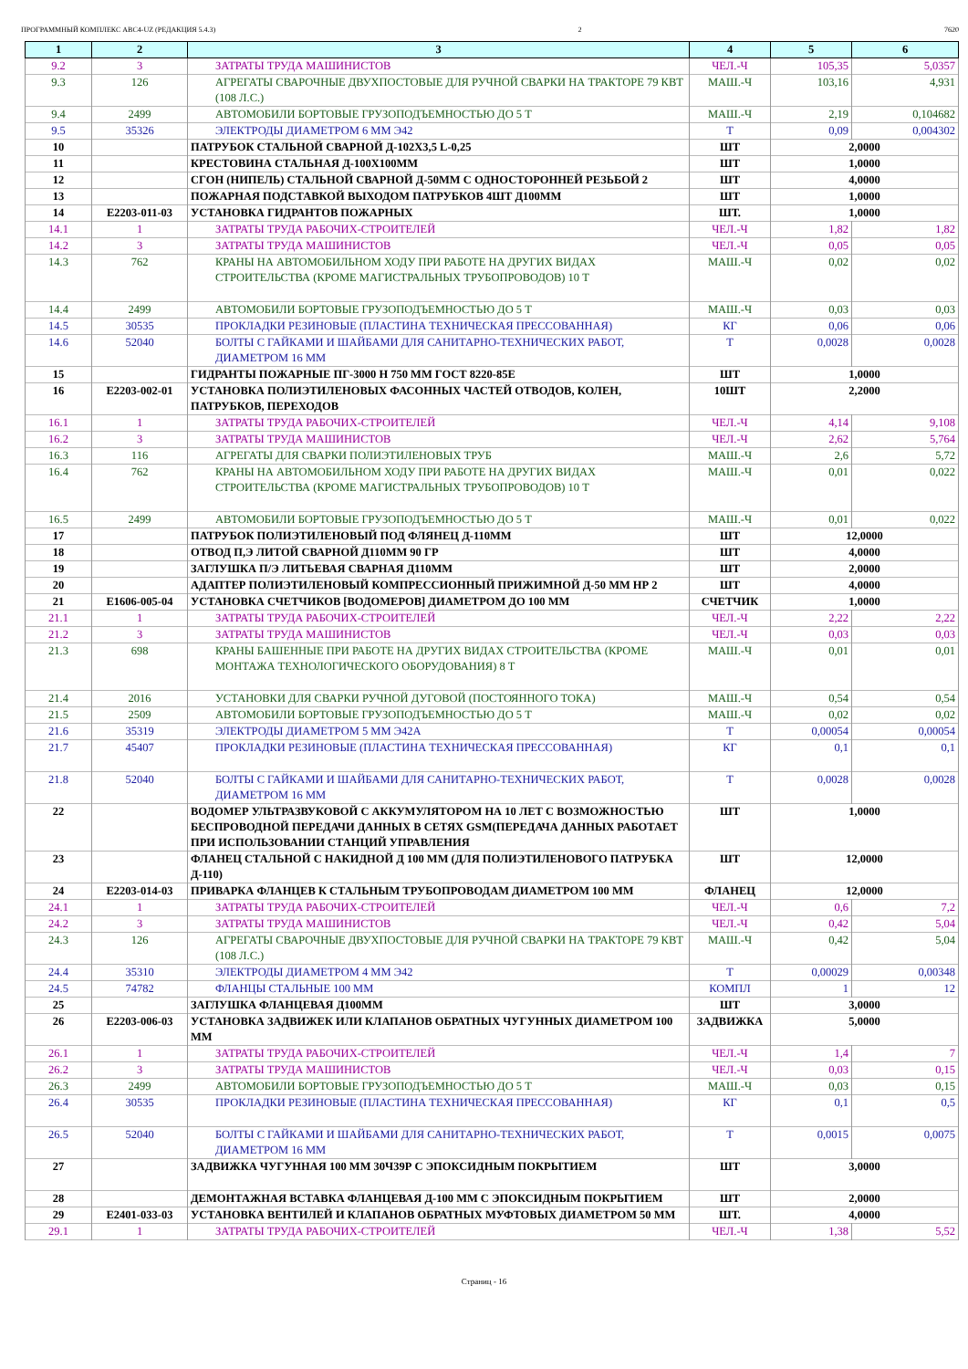ПРОГРАММНЫЙ КОМПЛЕКС ABC4-UZ (РЕДАКЦИЯ 5.4.3) 2 7620
| 1 | 2 | 3 | 4 | 5 | 6 |
| --- | --- | --- | --- | --- | --- |
| 9.2 | 3 | ЗАТРАТЫ ТРУДА МАШИНИСТОВ | ЧЕЛ.-Ч | 105,35 | 5,0357 |
| 9.3 | 126 | АГРЕГАТЫ СВАРОЧНЫЕ ДВУХПОСТОВЫЕ ДЛЯ РУЧНОЙ СВАРКИ НА ТРАКТОРЕ 79 КВТ (108 Л.С.) | МАШ.-Ч | 103,16 | 4,931 |
| 9.4 | 2499 | АВТОМОБИЛИ БОРТОВЫЕ ГРУЗОПОДЪЕМНОСТЬЮ ДО 5 Т | МАШ.-Ч | 2,19 | 0,104682 |
| 9.5 | 35326 | ЭЛЕКТРОДЫ ДИАМЕТРОМ 6 ММ Э42 | Т | 0,09 | 0,004302 |
| 10 | | ПАТРУБОК СТАЛЬНОЙ СВАРНОЙ Д-102Х3,5 L-0,25 | ШТ | 2,0000 | |
| 11 | | КРЕСТОВИНА СТАЛЬНАЯ Д-100Х100ММ | ШТ | 1,0000 | |
| 12 | | СГОН (НИПЕЛЬ) СТАЛЬНОЙ СВАРНОЙ Д-50ММ С ОДНОСТОРОННЕЙ РЕЗЬБОЙ 2 | ШТ | 4,0000 | |
| 13 | | ПОЖАРНАЯ ПОДСТАВКОЙ ВЫХОДОМ ПАТРУБКОВ 4ШТ Д100ММ | ШТ | 1,0000 | |
| 14 | E2203-011-03 | УСТАНОВКА ГИДРАНТОВ ПОЖАРНЫХ | ШТ. | 1,0000 | |
| 14.1 | 1 | ЗАТРАТЫ ТРУДА РАБОЧИХ-СТРОИТЕЛЕЙ | ЧЕЛ.-Ч | 1,82 | 1,82 |
| 14.2 | 3 | ЗАТРАТЫ ТРУДА МАШИНИСТОВ | ЧЕЛ.-Ч | 0,05 | 0,05 |
| 14.3 | 762 | КРАНЫ НА АВТОМОБИЛЬНОМ ХОДУ ПРИ РАБОТЕ НА ДРУГИХ ВИДАХ СТРОИТЕЛЬСТВА (КРОМЕ МАГИСТРАЛЬНЫХ ТРУБОПРОВОДОВ) 10 Т | МАШ.-Ч | 0,02 | 0,02 |
| 14.4 | 2499 | АВТОМОБИЛИ БОРТОВЫЕ ГРУЗОПОДЪЕМНОСТЬЮ ДО 5 Т | МАШ.-Ч | 0,03 | 0,03 |
| 14.5 | 30535 | ПРОКЛАДКИ РЕЗИНОВЫЕ (ПЛАСТИНА ТЕХНИЧЕСКАЯ ПРЕССОВАННАЯ) | КГ | 0,06 | 0,06 |
| 14.6 | 52040 | БОЛТЫ С ГАЙКАМИ И ШАЙБАМИ ДЛЯ САНИТАРНО-ТЕХНИЧЕСКИХ РАБОТ, ДИАМЕТРОМ 16 ММ | Т | 0,0028 | 0,0028 |
| 15 | | ГИДРАНТЫ ПОЖАРНЫЕ ПГ-3000 Н 750 ММ ГОСТ 8220-85Е | ШТ | 1,0000 | |
| 16 | E2203-002-01 | УСТАНОВКА ПОЛИЭТИЛЕНОВЫХ ФАСОННЫХ ЧАСТЕЙ ОТВОДОВ, КОЛЕН, ПАТРУБКОВ, ПЕРЕХОДОВ | 10ШТ | 2,2000 | |
| 16.1 | 1 | ЗАТРАТЫ ТРУДА РАБОЧИХ-СТРОИТЕЛЕЙ | ЧЕЛ.-Ч | 4,14 | 9,108 |
| 16.2 | 3 | ЗАТРАТЫ ТРУДА МАШИНИСТОВ | ЧЕЛ.-Ч | 2,62 | 5,764 |
| 16.3 | 116 | АГРЕГАТЫ ДЛЯ СВАРКИ ПОЛИЭТИЛЕНОВЫХ ТРУБ | МАШ.-Ч | 2,6 | 5,72 |
| 16.4 | 762 | КРАНЫ НА АВТОМОБИЛЬНОМ ХОДУ ПРИ РАБОТЕ НА ДРУГИХ ВИДАХ СТРОИТЕЛЬСТВА (КРОМЕ МАГИСТРАЛЬНЫХ ТРУБОПРОВОДОВ) 10 Т | МАШ.-Ч | 0,01 | 0,022 |
| 16.5 | 2499 | АВТОМОБИЛИ БОРТОВЫЕ ГРУЗОПОДЪЕМНОСТЬЮ ДО 5 Т | МАШ.-Ч | 0,01 | 0,022 |
| 17 | | ПАТРУБОК ПОЛИЭТИЛЕНОВЫЙ ПОД ФЛЯНЕЦ Д-110ММ | ШТ | 12,0000 | |
| 18 | | ОТВОД П,Э ЛИТОЙ СВАРНОЙ Д110ММ 90 ГР | ШТ | 4,0000 | |
| 19 | | ЗАГЛУШКА П/Э ЛИТЬЕВАЯ СВАРНАЯ Д110ММ | ШТ | 2,0000 | |
| 20 | | АДАПТЕР ПОЛИЭТИЛЕНОВЫЙ КОМПРЕССИОННЫЙ ПРИЖИМНОЙ Д-50 ММ НР 2 | ШТ | 4,0000 | |
| 21 | E1606-005-04 | УСТАНОВКА СЧЕТЧИКОВ [ВОДОМЕРОВ] ДИАМЕТРОМ ДО 100 ММ | СЧЕТЧИК | 1,0000 | |
| 21.1 | 1 | ЗАТРАТЫ ТРУДА РАБОЧИХ-СТРОИТЕЛЕЙ | ЧЕЛ.-Ч | 2,22 | 2,22 |
| 21.2 | 3 | ЗАТРАТЫ ТРУДА МАШИНИСТОВ | ЧЕЛ.-Ч | 0,03 | 0,03 |
| 21.3 | 698 | КРАНЫ БАШЕННЫЕ ПРИ РАБОТЕ НА ДРУГИХ ВИДАХ СТРОИТЕЛЬСТВА (КРОМЕ МОНТАЖА ТЕХНОЛОГИЧЕСКОГО ОБОРУДОВАНИЯ) 8 Т | МАШ.-Ч | 0,01 | 0,01 |
| 21.4 | 2016 | УСТАНОВКИ ДЛЯ СВАРКИ РУЧНОЙ ДУГОВОЙ (ПОСТОЯННОГО ТОКА) | МАШ.-Ч | 0,54 | 0,54 |
| 21.5 | 2509 | АВТОМОБИЛИ БОРТОВЫЕ ГРУЗОПОДЪЕМНОСТЬЮ ДО 5 Т | МАШ.-Ч | 0,02 | 0,02 |
| 21.6 | 35319 | ЭЛЕКТРОДЫ ДИАМЕТРОМ 5 ММ Э42А | Т | 0,00054 | 0,00054 |
| 21.7 | 45407 | ПРОКЛАДКИ РЕЗИНОВЫЕ (ПЛАСТИНА ТЕХНИЧЕСКАЯ ПРЕССОВАННАЯ) | КГ | 0,1 | 0,1 |
| 21.8 | 52040 | БОЛТЫ С ГАЙКАМИ И ШАЙБАМИ ДЛЯ САНИТАРНО-ТЕХНИЧЕСКИХ РАБОТ, ДИАМЕТРОМ 16 ММ | Т | 0,0028 | 0,0028 |
| 22 | | ВОДОМЕР УЛЬТРАЗВУКОВОЙ С АККУМУЛЯТОРОМ НА 10 ЛЕТ С ВОЗМОЖНОСТЬЮ БЕСПРОВОДНОЙ ПЕРЕДАЧИ ДАННЫХ В СЕТЯХ GSM(ПЕРЕДАЧА ДАННЫХ РАБОТАЕТ ПРИ ИСПОЛЬЗОВАНИИ СТАНЦИЙ УПРАВЛЕНИЯ | ШТ | 1,0000 | |
| 23 | | ФЛАНЕЦ СТАЛЬНОЙ С НАКИДНОЙ Д 100 ММ (ДЛЯ ПОЛИЭТИЛЕНОВОГО ПАТРУБКА Д-110) | ШТ | 12,0000 | |
| 24 | E2203-014-03 | ПРИВАРКА ФЛАНЦЕВ К СТАЛЬНЫМ ТРУБОПРОВОДАМ ДИАМЕТРОМ 100 ММ | ФЛАНЕЦ | 12,0000 | |
| 24.1 | 1 | ЗАТРАТЫ ТРУДА РАБОЧИХ-СТРОИТЕЛЕЙ | ЧЕЛ.-Ч | 0,6 | 7,2 |
| 24.2 | 3 | ЗАТРАТЫ ТРУДА МАШИНИСТОВ | ЧЕЛ.-Ч | 0,42 | 5,04 |
| 24.3 | 126 | АГРЕГАТЫ СВАРОЧНЫЕ ДВУХПОСТОВЫЕ ДЛЯ РУЧНОЙ СВАРКИ НА ТРАКТОРЕ 79 КВТ (108 Л.С.) | МАШ.-Ч | 0,42 | 5,04 |
| 24.4 | 35310 | ЭЛЕКТРОДЫ ДИАМЕТРОМ 4 ММ Э42 | Т | 0,00029 | 0,00348 |
| 24.5 | 74782 | ФЛАНЦЫ СТАЛЬНЫЕ 100 ММ | КОМПЛ | 1 | 12 |
| 25 | | ЗАГЛУШКА ФЛАНЦЕВАЯ Д100ММ | ШТ | 3,0000 | |
| 26 | E2203-006-03 | УСТАНОВКА ЗАДВИЖЕК ИЛИ КЛАПАНОВ ОБРАТНЫХ ЧУГУННЫХ ДИАМЕТРОМ 100 ММ | ЗАДВИЖКА | 5,0000 | |
| 26.1 | 1 | ЗАТРАТЫ ТРУДА РАБОЧИХ-СТРОИТЕЛЕЙ | ЧЕЛ.-Ч | 1,4 | 7 |
| 26.2 | 3 | ЗАТРАТЫ ТРУДА МАШИНИСТОВ | ЧЕЛ.-Ч | 0,03 | 0,15 |
| 26.3 | 2499 | АВТОМОБИЛИ БОРТОВЫЕ ГРУЗОПОДЪЕМНОСТЬЮ ДО 5 Т | МАШ.-Ч | 0,03 | 0,15 |
| 26.4 | 30535 | ПРОКЛАДКИ РЕЗИНОВЫЕ (ПЛАСТИНА ТЕХНИЧЕСКАЯ ПРЕССОВАННАЯ) | КГ | 0,1 | 0,5 |
| 26.5 | 52040 | БОЛТЫ С ГАЙКАМИ И ШАЙБАМИ ДЛЯ САНИТАРНО-ТЕХНИЧЕСКИХ РАБОТ, ДИАМЕТРОМ 16 ММ | Т | 0,0015 | 0,0075 |
| 27 | | ЗАДВИЖКА ЧУГУННАЯ 100 ММ 30Ч39Р С ЭПОКСИДНЫМ ПОКРЫТИЕМ | ШТ | 3,0000 | |
| 28 | | ДЕМОНТАЖНАЯ ВСТАВКА ФЛАНЦЕВАЯ Д-100 ММ С ЭПОКСИДНЫМ ПОКРЫТИЕМ | ШТ | 2,0000 | |
| 29 | E2401-033-03 | УСТАНОВКА ВЕНТИЛЕЙ И КЛАПАНОВ ОБРАТНЫХ МУФТОВЫХ ДИАМЕТРОМ 50 ММ | ШТ. | 4,0000 | |
| 29.1 | 1 | ЗАТРАТЫ ТРУДА РАБОЧИХ-СТРОИТЕЛЕЙ | ЧЕЛ.-Ч | 1,38 | 5,52 |
Страниц - 16